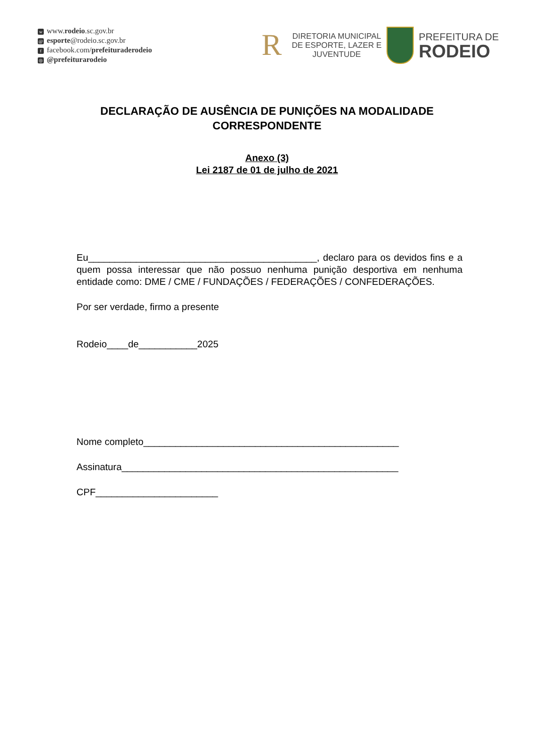wwww.rodeio.sc.gov.br
@ esporte@rodeio.sc.gov.br
ffacebook.com/prefeituraderodeio
◎ @prefeiturarodeio
R
DIRETORIA MUNICIPAL
DE ESPORTE, LAZER E
JUVENTUDE
PREFEITURA DE
RODEIO
DECLARAÇÃO DE AUSÊNCIA DE PUNIÇÕES NA MODALIDADE CORRESPONDENTE
Anexo (3)
Lei 2187 de 01 de julho de 2021
Eu___________________________________________, declaro para os devidos fins e a quem possa interessar que não possuo nenhuma punição desportiva em nenhuma entidade como: DME / CME / FUNDAÇÕES / FEDERAÇÕES / CONFEDERAÇÕES.
Por ser verdade, firmo a presente
Rodeio____de___________2025
Nome completo________________________________________________
Assinatura____________________________________________________
CPF_______________________